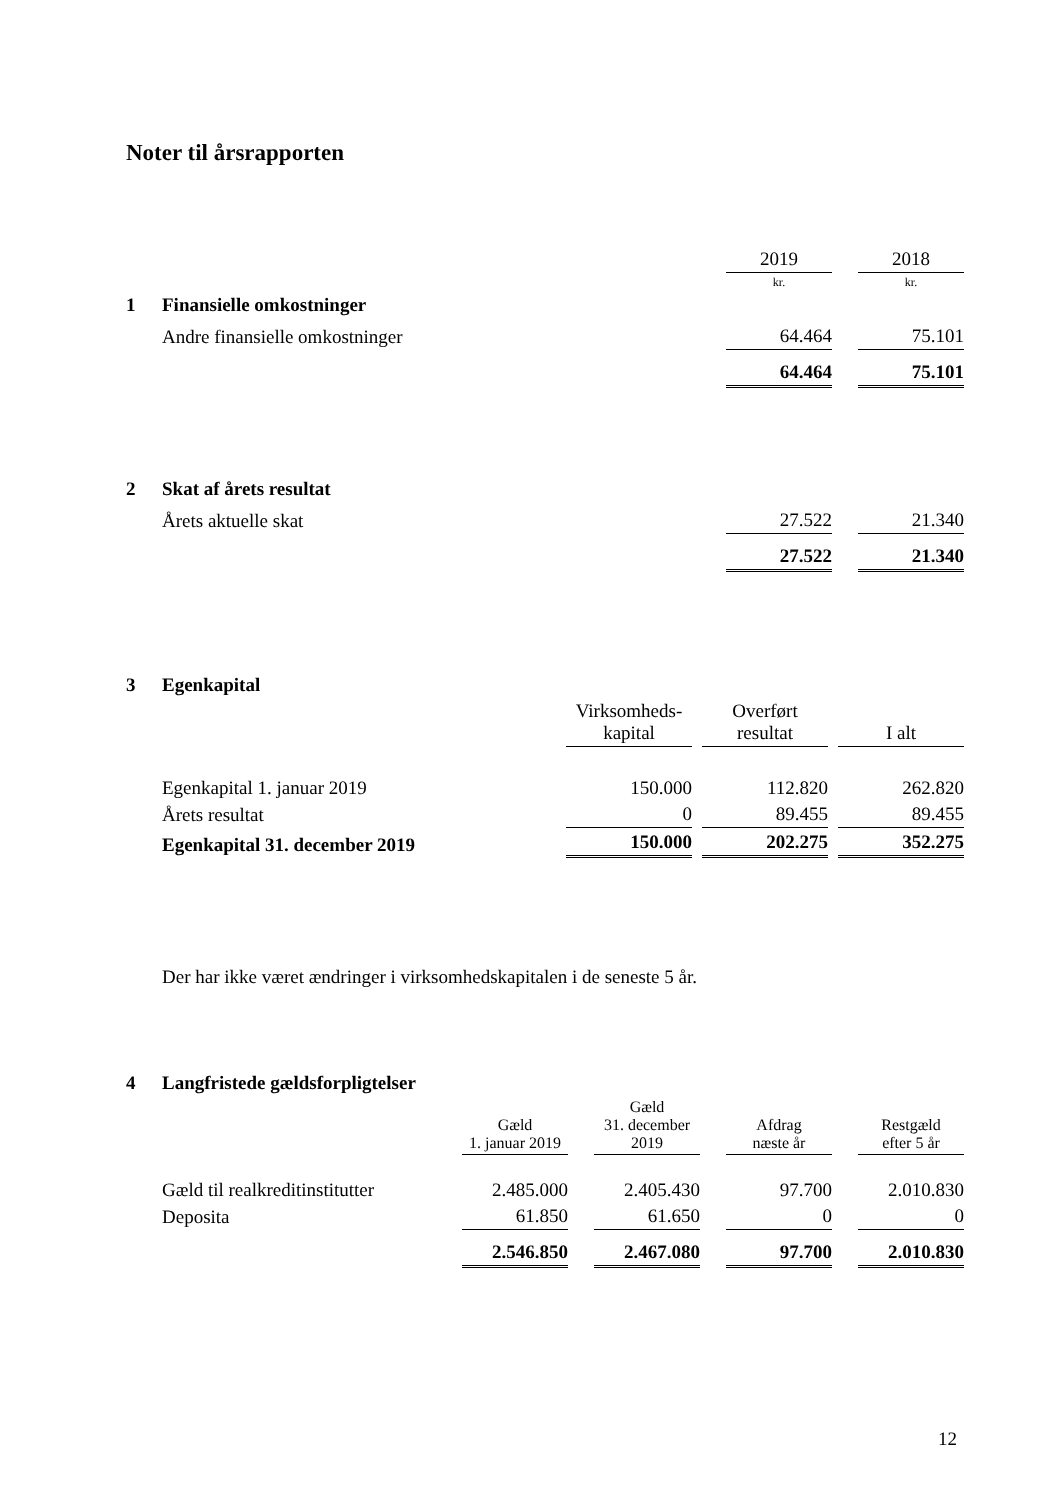Noter til årsrapporten
| | | 2019 | | 2018 |
| | | kr. | | kr. |
| 1 | Finansielle omkostninger | | | |
| | Andre finansielle omkostninger | 64.464 | | 75.101 |
| | | 64.464 | | 75.101 |
| 2 | Skat af årets resultat | | | |
| | Årets aktuelle skat | 27.522 | | 21.340 |
| | | 27.522 | | 21.340 |
| 3 | Egenkapital | | | | | |
| | | Virksomheds- kapital | | Overført resultat | | I alt |
| | Egenkapital 1. januar 2019 | 150.000 | | 112.820 | | 262.820 |
| | Årets resultat | 0 | | 89.455 | | 89.455 |
| | Egenkapital 31. december 2019 | 150.000 | | 202.275 | | 352.275 |
Der har ikke været ændringer i virksomhedskapitalen i de seneste 5 år.
| 4 | Langfristede gældsforpligtelser | | | | | | | |
| | | Gæld 1. januar 2019 | | Gæld 31. december 2019 | | Afdrag næste år | | Restgæld efter 5 år |
| | Gæld til realkreditinstitutter | 2.485.000 | | 2.405.430 | | 97.700 | | 2.010.830 |
| | Deposita | 61.850 | | 61.650 | | 0 | | 0 |
| | | 2.546.850 | | 2.467.080 | | 97.700 | | 2.010.830 |
12